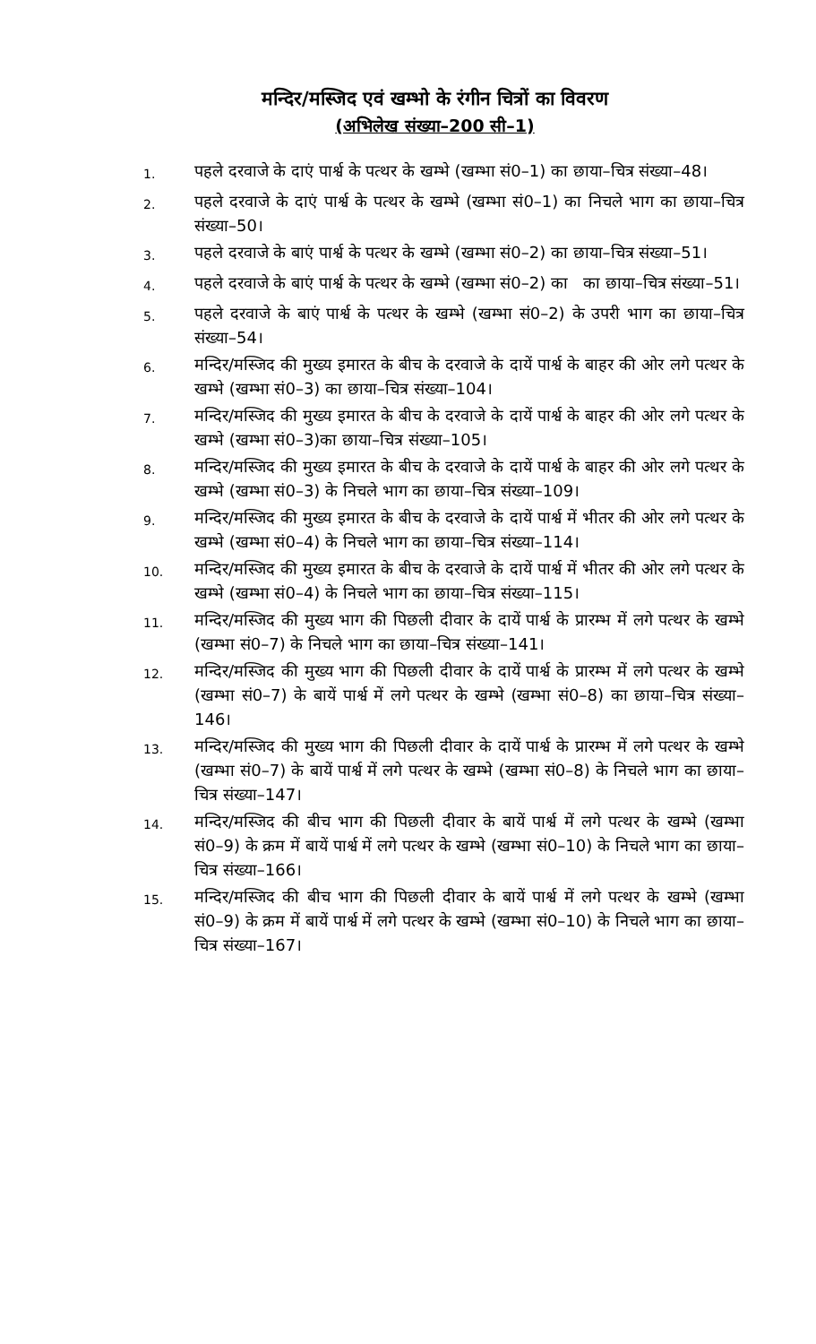मन्दिर/मस्जिद एवं खम्भो के रंगीन चित्रों का विवरण
(अभिलेख संख्या–200 सी–1)
1. पहले दरवाजे के दाएं पार्श्व के पत्थर के खम्भे (खम्भा सं0–1) का छाया–चित्र संख्या–48।
2. पहले दरवाजे के दाएं पार्श्व के पत्थर के खम्भे (खम्भा सं0–1) का निचले भाग का छाया–चित्र संख्या–50।
3. पहले दरवाजे के बाएं पार्श्व के पत्थर के खम्भे (खम्भा सं0–2) का छाया–चित्र संख्या–51।
4. पहले दरवाजे के बाएं पार्श्व के पत्थर के खम्भे (खम्भा सं0–2) का का छाया–चित्र संख्या–51।
5. पहले दरवाजे के बाएं पार्श्व के पत्थर के खम्भे (खम्भा सं0–2) के उपरी भाग का छाया–चित्र संख्या–54।
6. मन्दिर/मस्जिद की मुख्य इमारत के बीच के दरवाजे के दायें पार्श्व के बाहर की ओर लगे पत्थर के खम्भे (खम्भा सं0–3) का छाया–चित्र संख्या–104।
7. मन्दिर/मस्जिद की मुख्य इमारत के बीच के दरवाजे के दायें पार्श्व के बाहर की ओर लगे पत्थर के खम्भे (खम्भा सं0–3)का छाया–चित्र संख्या–105।
8. मन्दिर/मस्जिद की मुख्य इमारत के बीच के दरवाजे के दायें पार्श्व के बाहर की ओर लगे पत्थर के खम्भे (खम्भा सं0–3) के निचले भाग का छाया–चित्र संख्या–109।
9. मन्दिर/मस्जिद की मुख्य इमारत के बीच के दरवाजे के दायें पार्श्व में भीतर की ओर लगे पत्थर के खम्भे (खम्भा सं0–4) के निचले भाग का छाया–चित्र संख्या–114।
10. मन्दिर/मस्जिद की मुख्य इमारत के बीच के दरवाजे के दायें पार्श्व में भीतर की ओर लगे पत्थर के खम्भे (खम्भा सं0–4) के निचले भाग का छाया–चित्र संख्या–115।
11. मन्दिर/मस्जिद की मुख्य भाग की पिछली दीवार के दायें पार्श्व के प्रारम्भ में लगे पत्थर के खम्भे (खम्भा सं0–7) के निचले भाग का छाया–चित्र संख्या–141।
12. मन्दिर/मस्जिद की मुख्य भाग की पिछली दीवार के दायें पार्श्व के प्रारम्भ में लगे पत्थर के खम्भे (खम्भा सं0–7) के बायें पार्श्व में लगे पत्थर के खम्भे (खम्भा सं0–8) का छाया–चित्र संख्या–146।
13. मन्दिर/मस्जिद की मुख्य भाग की पिछली दीवार के दायें पार्श्व के प्रारम्भ में लगे पत्थर के खम्भे (खम्भा सं0–7) के बायें पार्श्व में लगे पत्थर के खम्भे (खम्भा सं0–8) के निचले भाग का छाया–चित्र संख्या–147।
14. मन्दिर/मस्जिद की बीच भाग की पिछली दीवार के बायें पार्श्व में लगे पत्थर के खम्भे (खम्भा सं0–9) के क्रम में बायें पार्श्व में लगे पत्थर के खम्भे (खम्भा सं0–10) के निचले भाग का छाया–चित्र संख्या–166।
15. मन्दिर/मस्जिद की बीच भाग की पिछली दीवार के बायें पार्श्व में लगे पत्थर के खम्भे (खम्भा सं0–9) के क्रम में बायें पार्श्व में लगे पत्थर के खम्भे (खम्भा सं0–10) के निचले भाग का छाया–चित्र संख्या–167।